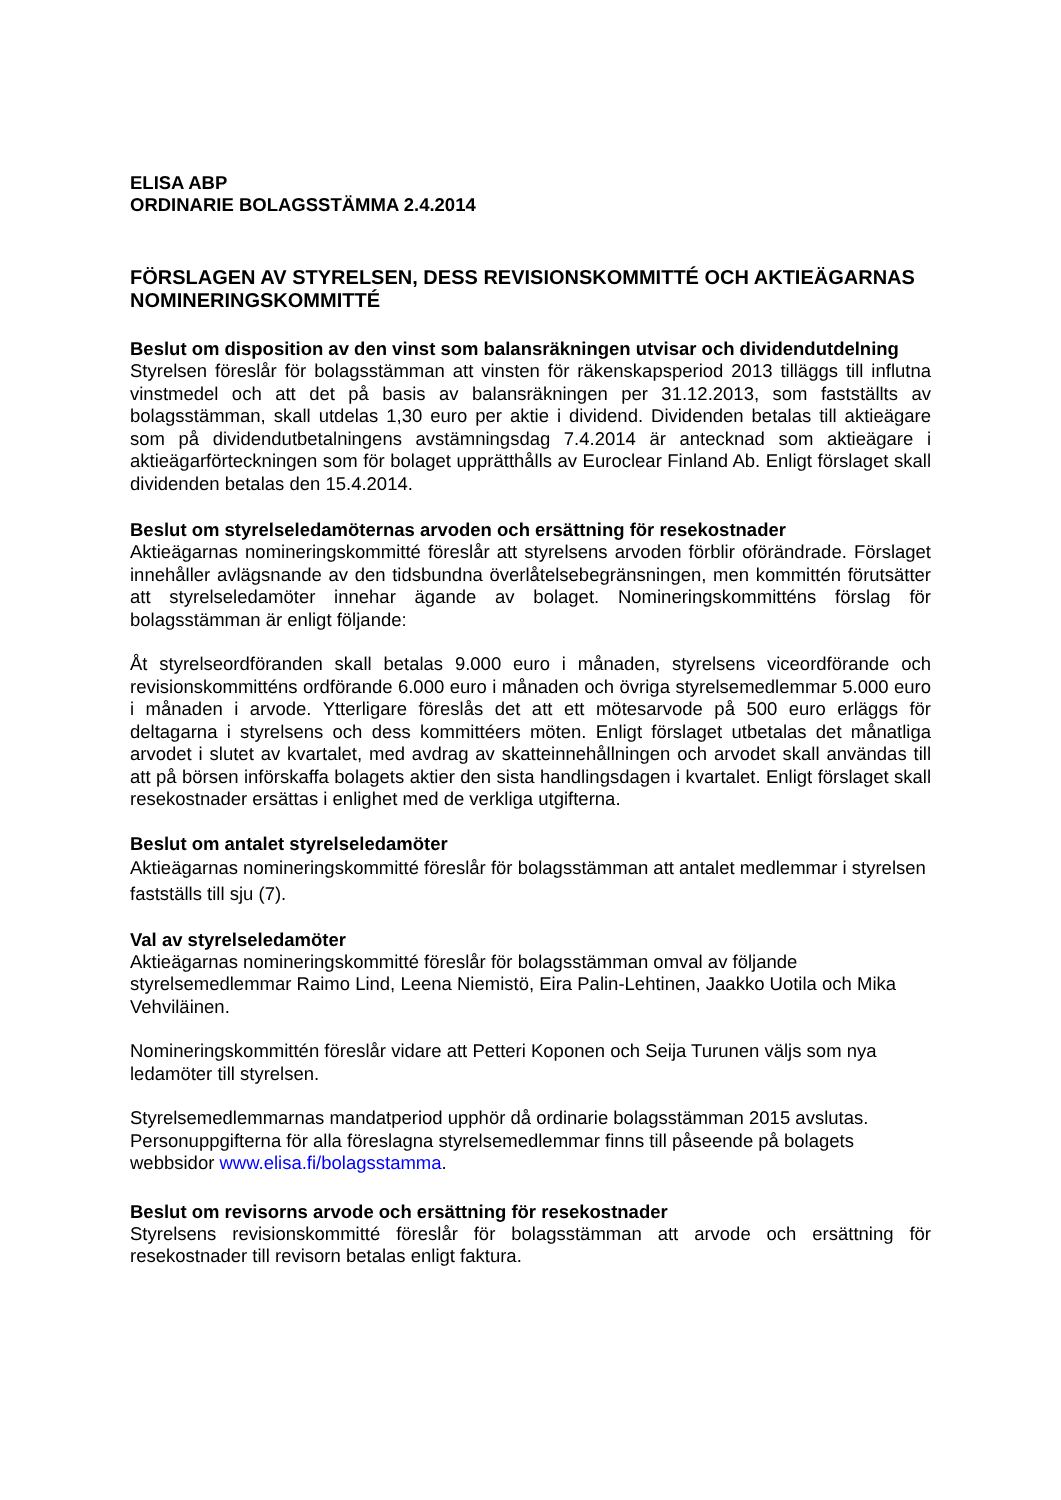ELISA ABP
ORDINARIE BOLAGSSTÄMMA 2.4.2014
FÖRSLAGEN AV STYRELSEN, DESS REVISIONSKOMMITTÉ OCH AKTIEÄGARNAS NOMINERINGSKOMMITTÉ
Beslut om disposition av den vinst som balansräkningen utvisar och dividendutdelning
Styrelsen föreslår för bolagsstämman att vinsten för räkenskapsperiod 2013 tilläggs till influtna vinstmedel och att det på basis av balansräkningen per 31.12.2013, som fastställts av bolagsstämman, skall utdelas 1,30 euro per aktie i dividend. Dividenden betalas till aktieägare som på dividendutbetalningens avstämningsdag 7.4.2014 är antecknad som aktieägare i aktieägarförteckningen som för bolaget upprätthålls av Euroclear Finland Ab. Enligt förslaget skall dividenden betalas den 15.4.2014.
Beslut om styrelseledamöternas arvoden och ersättning för resekostnader
Aktieägarnas nomineringskommitté föreslår att styrelsens arvoden förblir oförändrade. Förslaget innehåller avlägsnande av den tidsbundna överlåtelsebegränsningen, men kommittén förutsätter att styrelseledamöter innehar ägande av bolaget. Nomineringskommitténs förslag för bolagsstämman är enligt följande:
Åt styrelseordföranden skall betalas 9.000 euro i månaden, styrelsens viceordförande och revisionskommitténs ordförande 6.000 euro i månaden och övriga styrelsemedlemmar 5.000 euro i månaden i arvode. Ytterligare föreslås det att ett mötesarvode på 500 euro erläggs för deltagarna i styrelsens och dess kommittéers möten. Enligt förslaget utbetalas det månatliga arvodet i slutet av kvartalet, med avdrag av skatteinnehållningen och arvodet skall användas till att på börsen införskaffa bolagets aktier den sista handlingsdagen i kvartalet. Enligt förslaget skall resekostnader ersättas i enlighet med de verkliga utgifterna.
Beslut om antalet styrelseledamöter
Aktieägarnas nomineringskommitté föreslår för bolagsstämman att antalet medlemmar i styrelsen fastställs till sju (7).
Val av styrelseledamöter
Aktieägarnas nomineringskommitté föreslår för bolagsstämman omval av följande styrelsemedlemmar Raimo Lind, Leena Niemistö, Eira Palin-Lehtinen, Jaakko Uotila och Mika Vehviläinen.
Nomineringskommittén föreslår vidare att Petteri Koponen och Seija Turunen väljs som nya ledamöter till styrelsen.
Styrelsemedlemmarnas mandatperiod upphör då ordinarie bolagsstämman 2015 avslutas. Personuppgifterna för alla föreslagna styrelsemedlemmar finns till påseende på bolagets webbsidor www.elisa.fi/bolagsstamma.
Beslut om revisorns arvode och ersättning för resekostnader
Styrelsens revisionskommitté föreslår för bolagsstämman att arvode och ersättning för resekostnader till revisorn betalas enligt faktura.